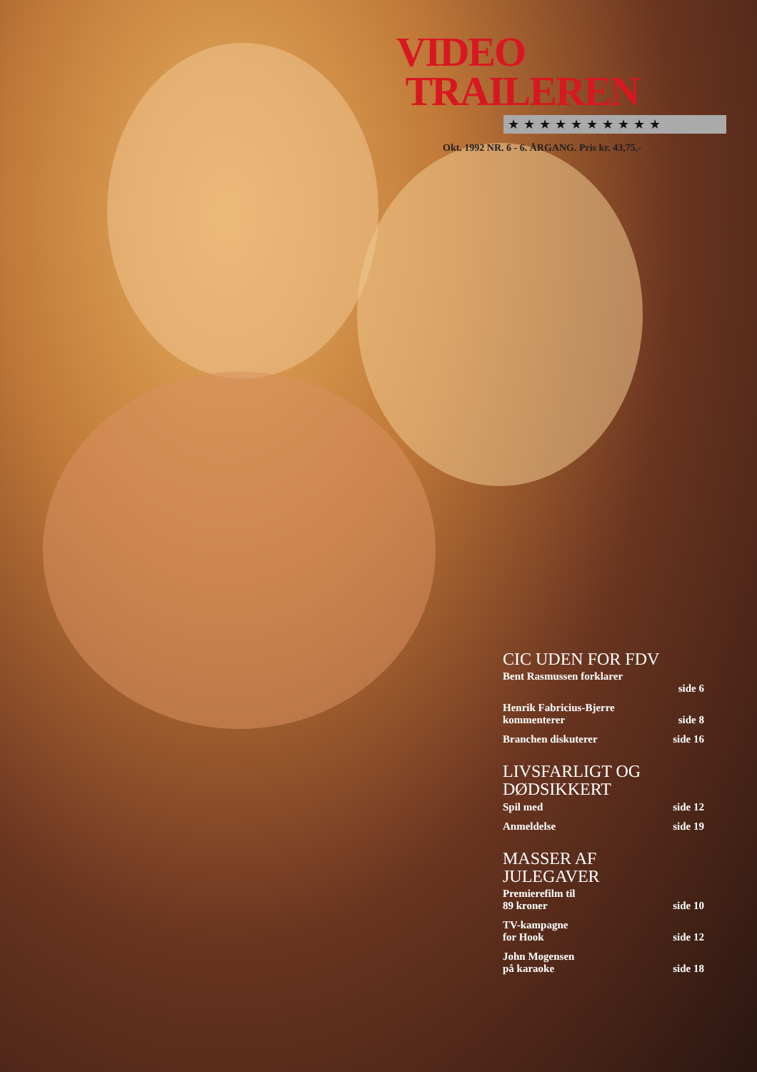VIDEO
TRAILEREN
★★★★★★★★★★
Okt. 1992 NR. 6 - 6. ÅRGANG. Pris kr. 43,75,-
CIC UDEN FOR FDV
Bent Rasmussen forklarer
side 6
Henrik Fabricius-Bjerre
kommenterer side 8
Branchen diskuterer side 16
LIVSFARLIGT OG
DØDSIKKERT
Spil med side 12
Anmeldelse side 19
MASSER AF
JULEGAVER
Premierefilm til
89 kroner side 10
TV-kampagne
for Hook side 12
John Mogensen
på karaoke side 18